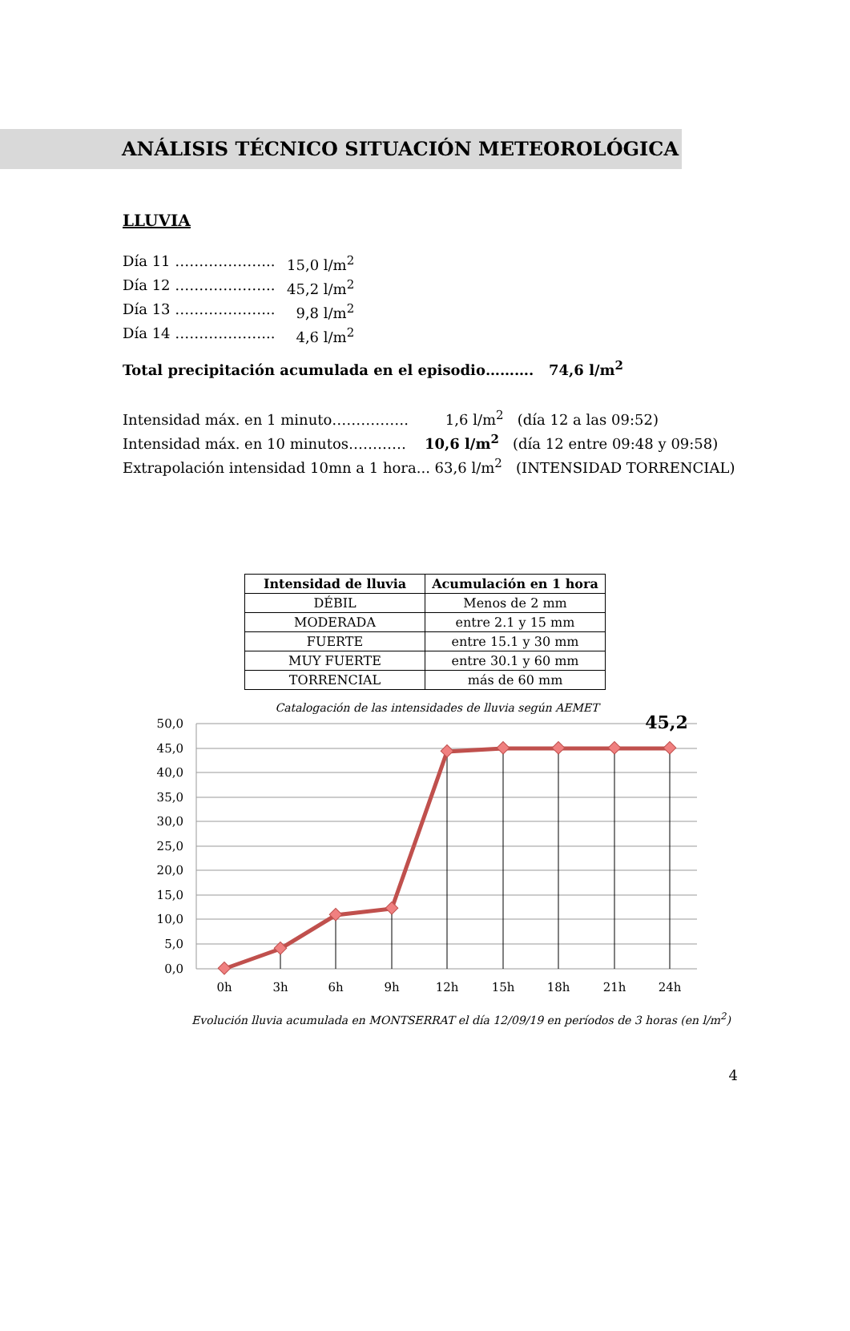ANÁLISIS TÉCNICO SITUACIÓN METEOROLÓGICA
LLUVIA
Día 11 ………………... 15,0 l/m<sup>2</sup>
Día 12 ………………... 45,2 l/m<sup>2</sup>
Día 13 ………………... 9,8 l/m<sup>2</sup>
Día 14 ………………... 4,6 l/m<sup>2</sup>
Total precipitación acumulada en el episodio………. 74,6 l/m<sup>2</sup>
Intensidad máx. en 1 minuto……………. 1,6 l/m<sup>2</sup> (día 12 a las 09:52)
Intensidad máx. en 10 minutos………… 10,6 l/m<sup>2</sup> (día 12 entre 09:48 y 09:58)
Extrapolación intensidad 10mn a 1 hora... 63,6 l/m<sup>2</sup> (INTENSIDAD TORRENCIAL)
| Intensidad de lluvia | Acumulación en 1 hora |
| --- | --- |
| DÉBIL | Menos de 2 mm |
| MODERADA | entre 2.1 y 15 mm |
| FUERTE | entre 15.1 y 30 mm |
| MUY FUERTE | entre 30.1 y 60 mm |
| TORRENCIAL | más de 60 mm |
Catalogación de las intensidades de lluvia según AEMET
50,0
45,0
40,0
35,0
30,0
25,0
20,0
15,0
10,0
5,0
0,0
0h
3h
6h
9h
12h
15h
18h
21h
24h
45,2
Evolución lluvia acumulada en MONTSERRAT el día 12/09/19 en períodos de 3 horas (en l/m<sup>2</sup>)
4